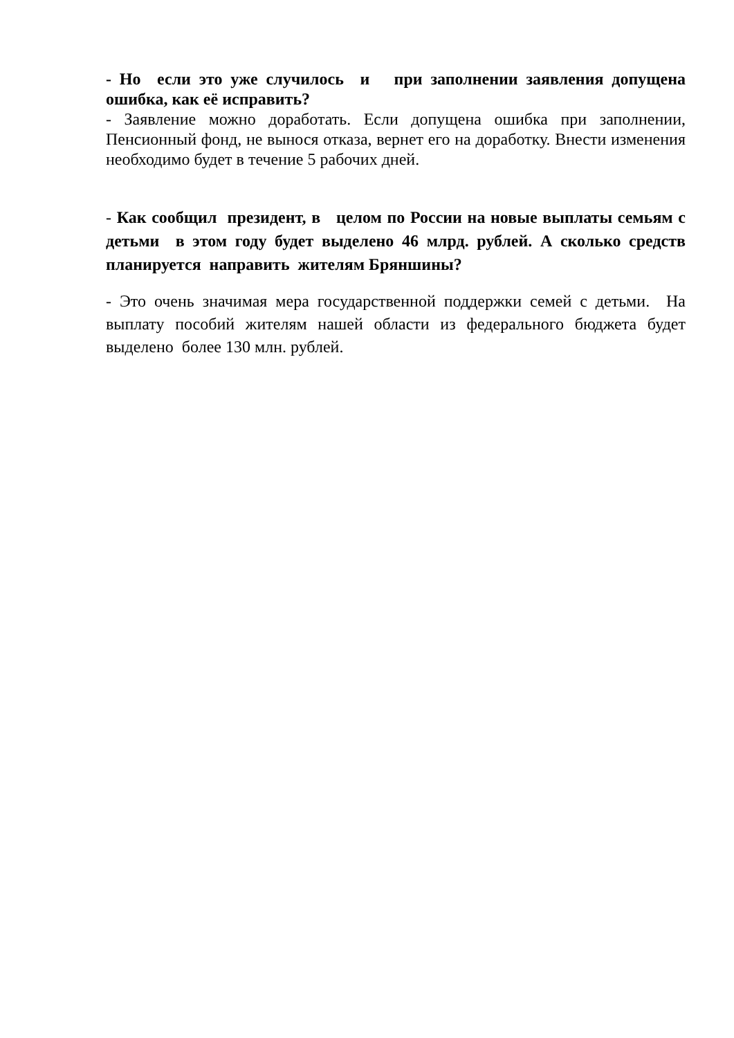- Но если это уже случилось и при заполнении заявления допущена ошибка, как её исправить?
- Заявление можно доработать. Если допущена ошибка при заполнении, Пенсионный фонд, не вынося отказа, вернет его на доработку. Внести изменения необходимо будет в течение 5 рабочих дней.
- Как сообщил президент, в целом по России на новые выплаты семьям с детьми в этом году будет выделено 46 млрд. рублей. А сколько средств планируется направить жителям Бряншины?
- Это очень значимая мера государственной поддержки семей с детьми. На выплату пособий жителям нашей области из федерального бюджета будет выделено более 130 млн. рублей.